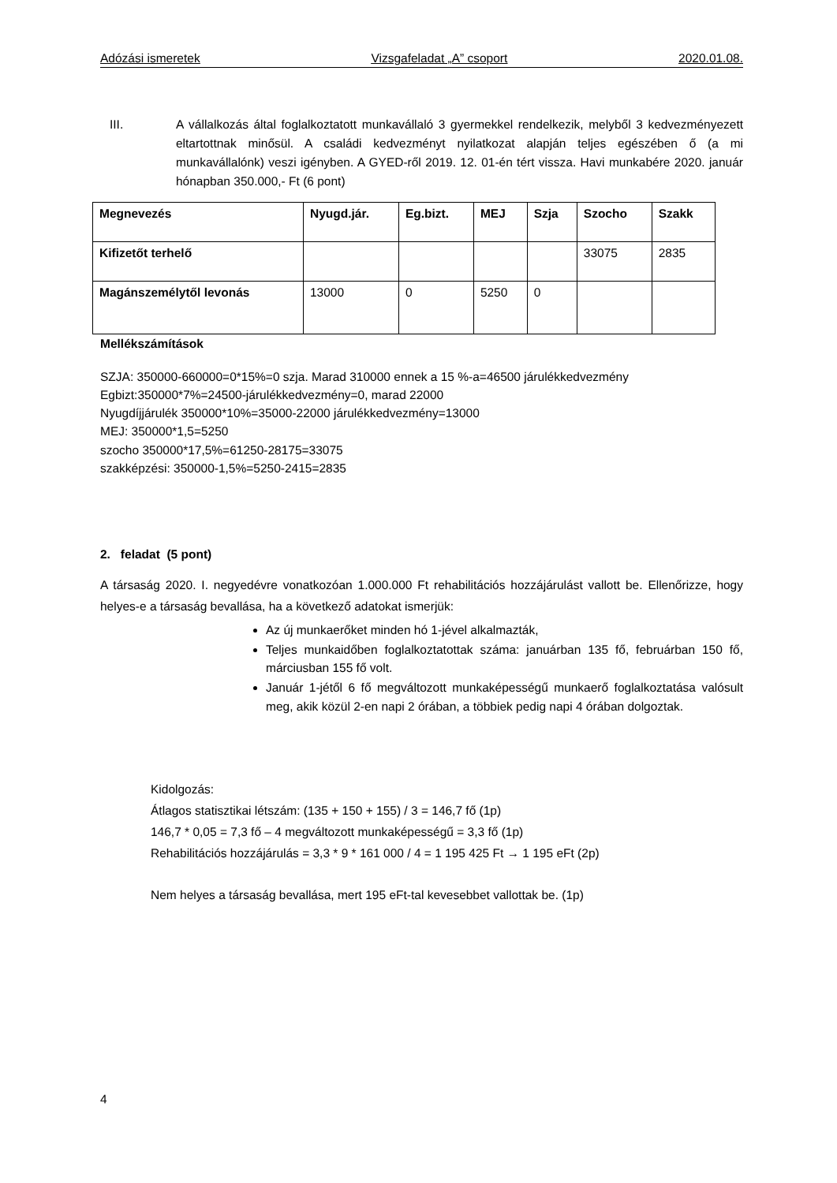Adózási ismeretek Vizsgafeladat „A” csoport 2020.01.08.
III. A vállalkozás által foglalkoztatott munkavállaló 3 gyermekkel rendelkezik, melyből 3 kedvezményezett eltartottnak minősül. A családi kedvezményt nyilatkozat alapján teljes egészében ő (a mi munkavállalónk) veszi igényben. A GYED-ről 2019. 12. 01-én tért vissza. Havi munkabére 2020. január hónapban 350.000,- Ft (6 pont)
| Megnevezés | Nyugd.jár. | Eg.bizt. | MEJ | Szja | Szocho | Szakk |
| Kifizetőt terhelő | | | | | 33075 | 2835 |
| Magánszemélytől levonás | 13000 | 0 | 5250 | 0 | | |
Mellékszámítások
SZJA: 350000-660000=0*15%=0 szja. Marad 310000 ennek a 15 %-a=46500 járulékkedvezmény
Egbizt:350000*7%=24500-járulékkedvezmény=0, marad 22000
Nyugdíjjárulék 350000*10%=35000-22000 járulékkedvezmény=13000
MEJ: 350000*1,5=5250
szocho 350000*17,5%=61250-28175=33075
szakképzési: 350000-1,5%=5250-2415=2835
2. feladat (5 pont)
A társaság 2020. I. negyedévre vonatkozóan 1.000.000 Ft rehabilitációs hozzájárulást vallott be. Ellenőrizze, hogy helyes-e a társaság bevallása, ha a következő adatokat ismerjük:
Az új munkaerőket minden hó 1-jével alkalmazták,
Teljes munkaidőben foglalkoztatottak száma: januárban 135 fő, februárban 150 fő, márciusban 155 fő volt.
Január 1-jétől 6 fő megváltozott munkaképességű munkaerő foglalkoztatása valósult meg, akik közül 2-en napi 2 órában, a többiek pedig napi 4 órában dolgoztak.
Kidolgozás:
Átlagos statisztikai létszám: (135 + 150 + 155) / 3 = 146,7 fő (1p)
146,7 * 0,05 = 7,3 fő – 4 megváltozott munkaképességű = 3,3 fő (1p)
Rehabilitációs hozzájárulás = 3,3 * 9 * 161 000 / 4 = 1 195 425 Ft → 1 195 eFt (2p)
Nem helyes a társaság bevallása, mert 195 eFt-tal kevesebbet vallottak be. (1p)
4